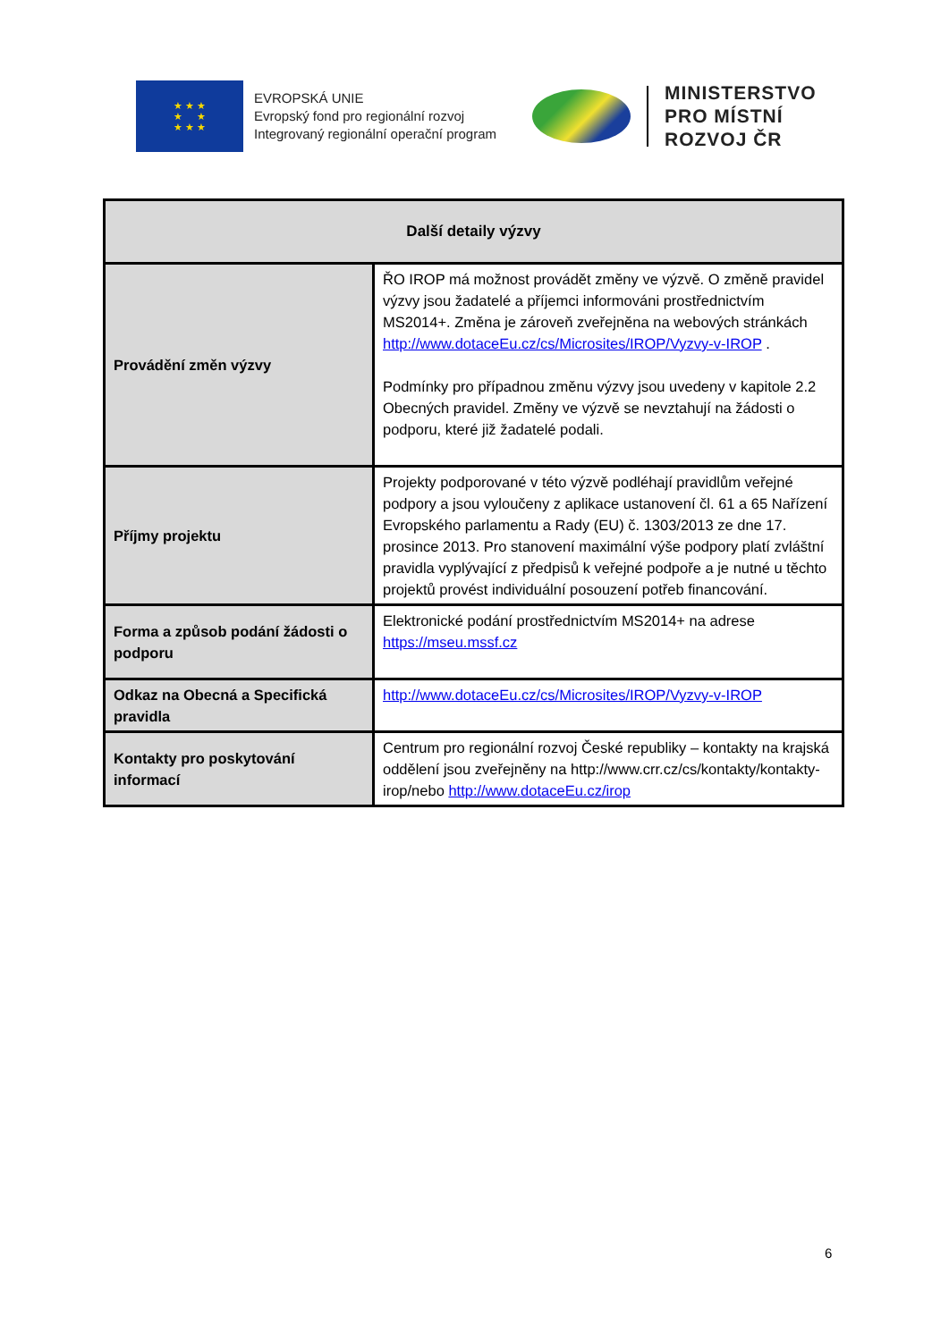★ ★ ★
★ ★
★ ★ ★
EVROPSKÁ UNIE
Evropský fond pro regionální rozvoj
Integrovaný regionální operační program
MINISTERSTVO
PRO MÍSTNÍ
ROZVOJ ČR
| Další detaily výzvy | |
| --- | --- |
| Provádění změn výzvy | ŘO IROP má možnost provádět změny ve výzvě. O změně pravidel výzvy jsou žadatelé a příjemci informováni prostřednictvím MS2014+. Změna je zároveň zveřejněna na webových stránkách http://www.dotaceEu.cz/cs/Microsites/IROP/Vyzvy-v-IROP . Podmínky pro případnou změnu výzvy jsou uvedeny v kapitole 2.2 Obecných pravidel. Změny ve výzvě se nevztahují na žádosti o podporu, které již žadatelé podali. |
| Příjmy projektu | Projekty podporované v této výzvě podléhají pravidlům veřejné podpory a jsou vyloučeny z aplikace ustanovení čl. 61 a 65 Nařízení Evropského parlamentu a Rady (EU) č. 1303/2013 ze dne 17. prosince 2013. Pro stanovení maximální výše podpory platí zvláštní pravidla vyplývající z předpisů k veřejné podpoře a je nutné u těchto projektů provést individuální posouzení potřeb financování. |
| Forma a způsob podání žádosti o podporu | Elektronické podání prostřednictvím MS2014+ na adrese https://mseu.mssf.cz |
| Odkaz na Obecná a Specifická pravidla | http://www.dotaceEu.cz/cs/Microsites/IROP/Vyzvy-v-IROP |
| Kontakty pro poskytování informací | Centrum pro regionální rozvoj České republiky – kontakty na krajská oddělení jsou zveřejněny na http://www.crr.cz/cs/kontakty/kontakty-irop/nebo http://www.dotaceEu.cz/irop |
6